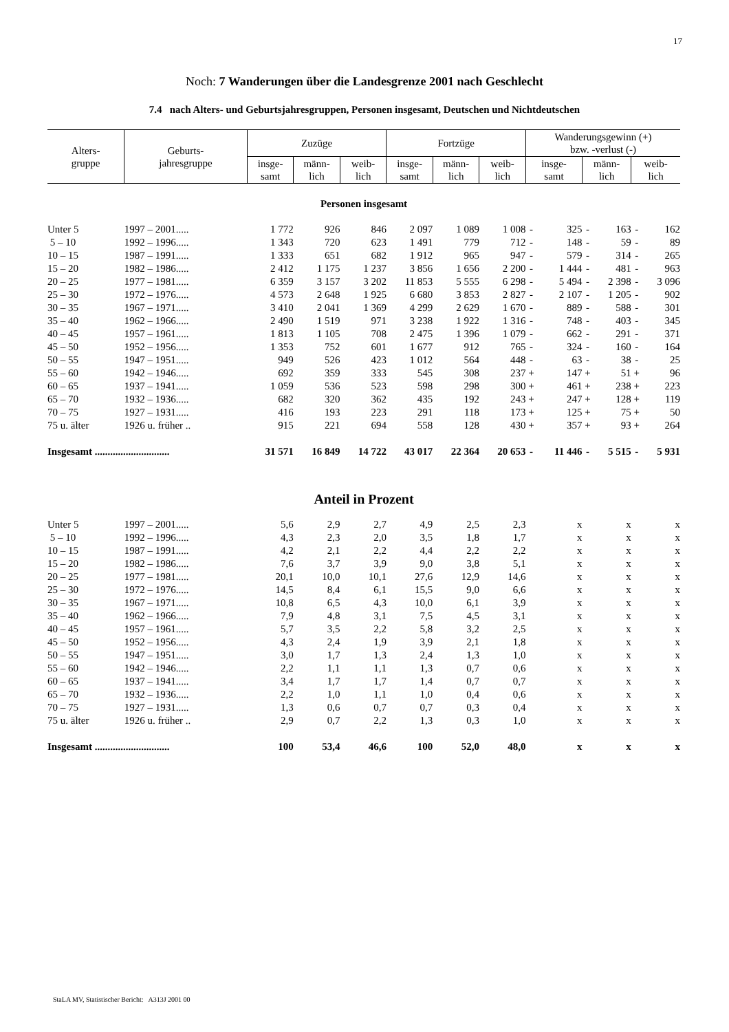17
Noch: 7 Wanderungen über die Landesgrenze 2001 nach Geschlecht
7.4 nach Alters- und Geburtsjahresgruppen, Personen insgesamt, Deutschen und Nichtdeutschen
| Alters- gruppe | Geburts- jahresgruppe | Zuzüge | | | Fortzüge | | | Wanderungsgewinn (+) bzw. -verlust (-) | | | | | |
| --- | --- | --- | --- | --- | --- | --- | --- | --- | --- | --- | --- | --- | --- |
| | | insge- samt | männ- lich | weib- lich | insge- samt | männ- lich | weib- lich | insge- samt | | männ- lich | | weib- lich | |
| Personen insgesamt | | | | | | | | | | | | | |
| Unter 5 | 1997 – 2001..... | 1 772 | 926 | 846 | 2 097 | 1 089 | 1 008 | - | 325 | - | 163 | - | 162 |
| 5 – 10 | 1992 – 1996..... | 1 343 | 720 | 623 | 1 491 | 779 | 712 | - | 148 | - | 59 | - | 89 |
| 10 – 15 | 1987 – 1991..... | 1 333 | 651 | 682 | 1 912 | 965 | 947 | - | 579 | - | 314 | - | 265 |
| 15 – 20 | 1982 – 1986..... | 2 412 | 1 175 | 1 237 | 3 856 | 1 656 | 2 200 | - | 1 444 | - | 481 | - | 963 |
| 20 – 25 | 1977 – 1981..... | 6 359 | 3 157 | 3 202 | 11 853 | 5 555 | 6 298 | - | 5 494 | - | 2 398 | - | 3 096 |
| 25 – 30 | 1972 – 1976..... | 4 573 | 2 648 | 1 925 | 6 680 | 3 853 | 2 827 | - | 2 107 | - | 1 205 | - | 902 |
| 30 – 35 | 1967 – 1971..... | 3 410 | 2 041 | 1 369 | 4 299 | 2 629 | 1 670 | - | 889 | - | 588 | - | 301 |
| 35 – 40 | 1962 – 1966..... | 2 490 | 1 519 | 971 | 3 238 | 1 922 | 1 316 | - | 748 | - | 403 | - | 345 |
| 40 – 45 | 1957 – 1961..... | 1 813 | 1 105 | 708 | 2 475 | 1 396 | 1 079 | - | 662 | - | 291 | - | 371 |
| 45 – 50 | 1952 – 1956..... | 1 353 | 752 | 601 | 1 677 | 912 | 765 | - | 324 | - | 160 | - | 164 |
| 50 – 55 | 1947 – 1951..... | 949 | 526 | 423 | 1 012 | 564 | 448 | - | 63 | - | 38 | - | 25 |
| 55 – 60 | 1942 – 1946..... | 692 | 359 | 333 | 545 | 308 | 237 | + | 147 | + | 51 | + | 96 |
| 60 – 65 | 1937 – 1941..... | 1 059 | 536 | 523 | 598 | 298 | 300 | + | 461 | + | 238 | + | 223 |
| 65 – 70 | 1932 – 1936..... | 682 | 320 | 362 | 435 | 192 | 243 | + | 247 | + | 128 | + | 119 |
| 70 – 75 | 1927 – 1931..... | 416 | 193 | 223 | 291 | 118 | 173 | + | 125 | + | 75 | + | 50 |
| 75 u. älter | 1926 u. früher .. | 915 | 221 | 694 | 558 | 128 | 430 | + | 357 | + | 93 | + | 264 |
| Insgesamt ............................. | | 31 571 | 16 849 | 14 722 | 43 017 | 22 364 | 20 653 | - | 11 446 | - | 5 515 | - | 5 931 |
| Anteil in Prozent | | | | | | | | | | | | | |
| Unter 5 | 1997 – 2001..... | 5,6 | 2,9 | 2,7 | 4,9 | 2,5 | 2,3 | | x | | x | | x |
| 5 – 10 | 1992 – 1996..... | 4,3 | 2,3 | 2,0 | 3,5 | 1,8 | 1,7 | | x | | x | | x |
| 10 – 15 | 1987 – 1991..... | 4,2 | 2,1 | 2,2 | 4,4 | 2,2 | 2,2 | | x | | x | | x |
| 15 – 20 | 1982 – 1986..... | 7,6 | 3,7 | 3,9 | 9,0 | 3,8 | 5,1 | | x | | x | | x |
| 20 – 25 | 1977 – 1981..... | 20,1 | 10,0 | 10,1 | 27,6 | 12,9 | 14,6 | | x | | x | | x |
| 25 – 30 | 1972 – 1976..... | 14,5 | 8,4 | 6,1 | 15,5 | 9,0 | 6,6 | | x | | x | | x |
| 30 – 35 | 1967 – 1971..... | 10,8 | 6,5 | 4,3 | 10,0 | 6,1 | 3,9 | | x | | x | | x |
| 35 – 40 | 1962 – 1966..... | 7,9 | 4,8 | 3,1 | 7,5 | 4,5 | 3,1 | | x | | x | | x |
| 40 – 45 | 1957 – 1961..... | 5,7 | 3,5 | 2,2 | 5,8 | 3,2 | 2,5 | | x | | x | | x |
| 45 – 50 | 1952 – 1956..... | 4,3 | 2,4 | 1,9 | 3,9 | 2,1 | 1,8 | | x | | x | | x |
| 50 – 55 | 1947 – 1951..... | 3,0 | 1,7 | 1,3 | 2,4 | 1,3 | 1,0 | | x | | x | | x |
| 55 – 60 | 1942 – 1946..... | 2,2 | 1,1 | 1,1 | 1,3 | 0,7 | 0,6 | | x | | x | | x |
| 60 – 65 | 1937 – 1941..... | 3,4 | 1,7 | 1,7 | 1,4 | 0,7 | 0,7 | | x | | x | | x |
| 65 – 70 | 1932 – 1936..... | 2,2 | 1,0 | 1,1 | 1,0 | 0,4 | 0,6 | | x | | x | | x |
| 70 – 75 | 1927 – 1931..... | 1,3 | 0,6 | 0,7 | 0,7 | 0,3 | 0,4 | | x | | x | | x |
| 75 u. älter | 1926 u. früher .. | 2,9 | 0,7 | 2,2 | 1,3 | 0,3 | 1,0 | | x | | x | | x |
| Insgesamt ............................. | | 100 | 53,4 | 46,6 | 100 | 52,0 | 48,0 | | x | | x | | x |
StaLA MV, Statistischer Bericht: A313J 2001 00